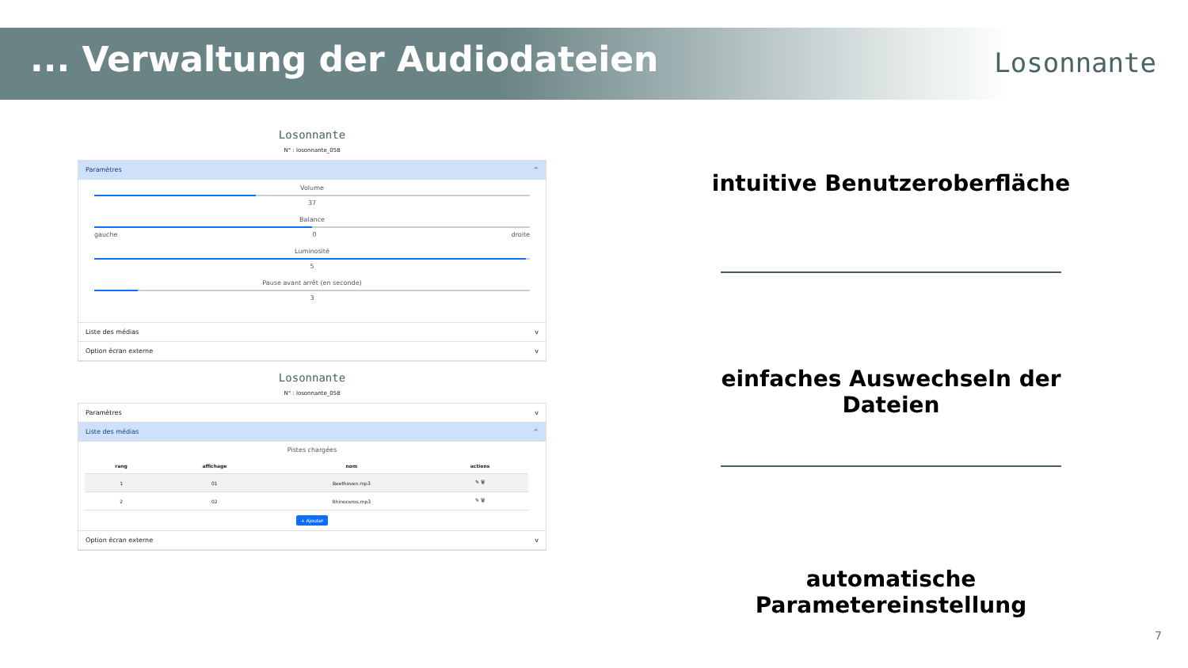... Verwaltung der Audiodateien
Losonnante
Losonnante
N° : losonnante_058
Paramètres ^
Volume
37
Balance
gauche droite 0
Luminosité
5
Pause avant arrêt (en seconde)
3
Liste des médias v
Option écran externe v
Losonnante
N° : losonnante_058
Paramètres v
Liste des médias ^
Pistes chargées
| rang | affichage | nom | actions |
| --- | --- | --- | --- |
| 1 | 01 | Beethoven.mp3 | ✎ 🗑 |
| 2 | 02 | Rhinoceros.mp3 | ✎ 🗑 |
+ Ajouter
Option écran externe v
intuitive Benutzeroberfläche
einfaches Auswechseln der Dateien
automatische Parametereinstellung
7